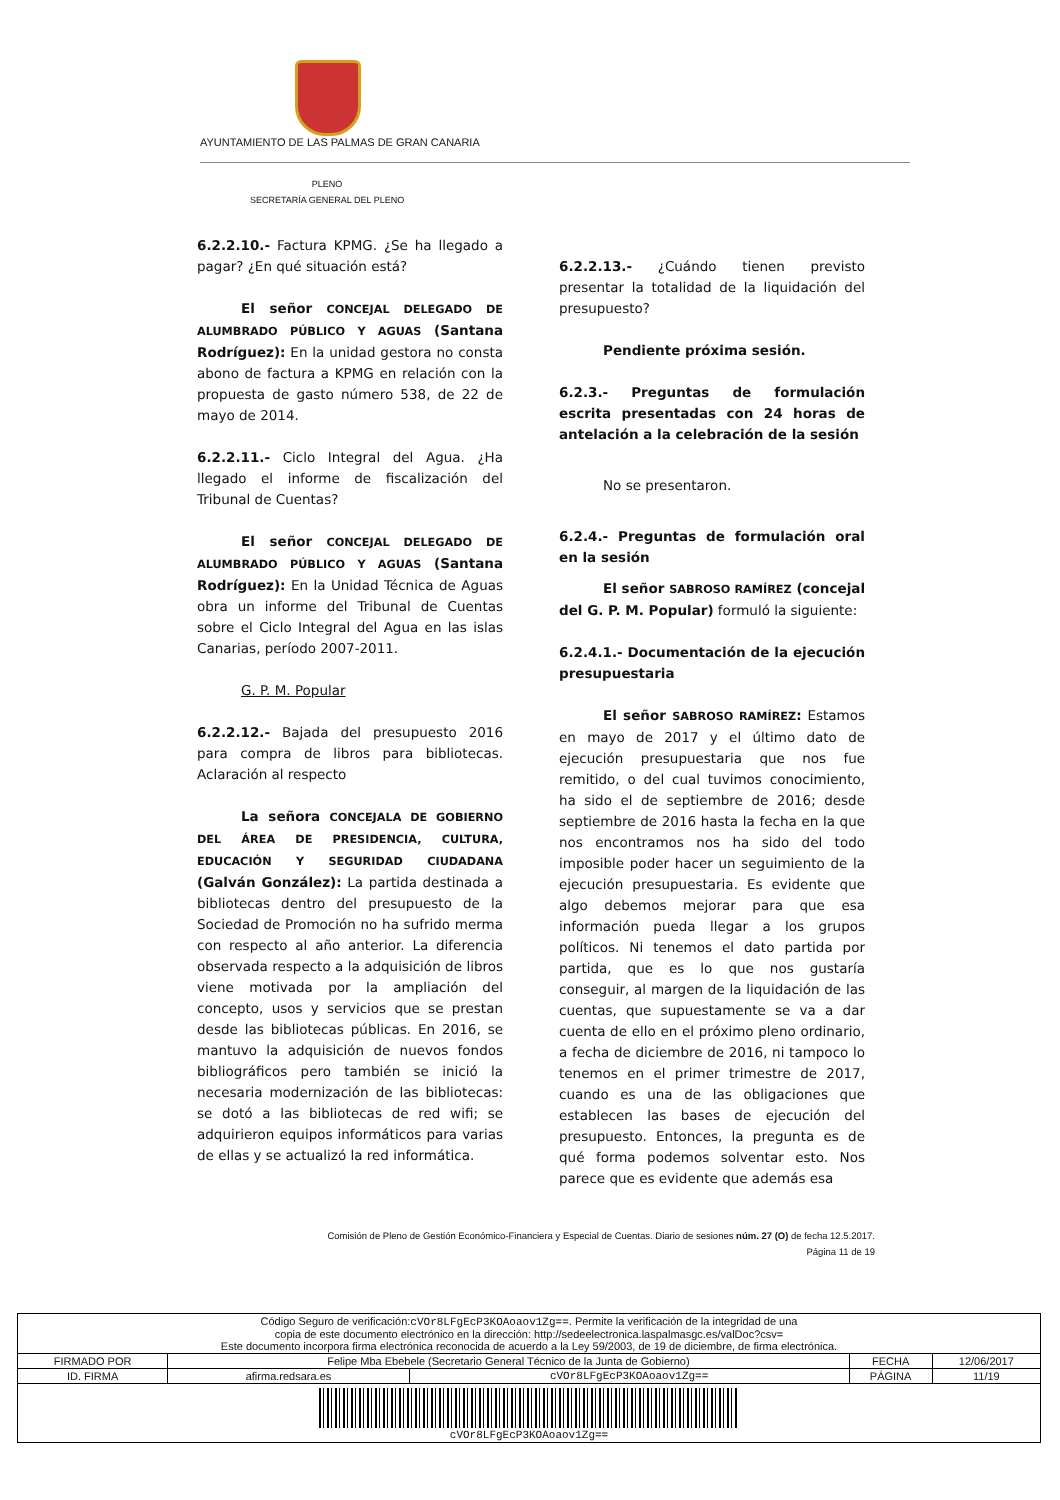AYUNTAMIENTO DE LAS PALMAS DE GRAN CANARIA
PLENO
SECRETARÍA GENERAL DEL PLENO
6.2.2.10.- Factura KPMG. ¿Se ha llegado a pagar? ¿En qué situación está?
El señor CONCEJAL DELEGADO DE ALUMBRADO PÚBLICO Y AGUAS (Santana Rodríguez): En la unidad gestora no consta abono de factura a KPMG en relación con la propuesta de gasto número 538, de 22 de mayo de 2014.
6.2.2.11.- Ciclo Integral del Agua. ¿Ha llegado el informe de fiscalización del Tribunal de Cuentas?
El señor CONCEJAL DELEGADO DE ALUMBRADO PÚBLICO Y AGUAS (Santana Rodríguez): En la Unidad Técnica de Aguas obra un informe del Tribunal de Cuentas sobre el Ciclo Integral del Agua en las islas Canarias, período 2007-2011.
G. P. M. Popular
6.2.2.12.- Bajada del presupuesto 2016 para compra de libros para bibliotecas. Aclaración al respecto
La señora CONCEJALA DE GOBIERNO DEL ÁREA DE PRESIDENCIA, CULTURA, EDUCACIÓN Y SEGURIDAD CIUDADANA (Galván González): La partida destinada a bibliotecas dentro del presupuesto de la Sociedad de Promoción no ha sufrido merma con respecto al año anterior. La diferencia observada respecto a la adquisición de libros viene motivada por la ampliación del concepto, usos y servicios que se prestan desde las bibliotecas públicas. En 2016, se mantuvo la adquisición de nuevos fondos bibliográficos pero también se inició la necesaria modernización de las bibliotecas: se dotó a las bibliotecas de red wifi; se adquirieron equipos informáticos para varias de ellas y se actualizó la red informática.
6.2.2.13.- ¿Cuándo tienen previsto presentar la totalidad de la liquidación del presupuesto?
Pendiente próxima sesión.
6.2.3.- Preguntas de formulación escrita presentadas con 24 horas de antelación a la celebración de la sesión
No se presentaron.
6.2.4.- Preguntas de formulación oral en la sesión
El señor SABROSO RAMÍREZ (concejal del G. P. M. Popular) formuló la siguiente:
6.2.4.1.- Documentación de la ejecución presupuestaria
El señor SABROSO RAMÍREZ: Estamos en mayo de 2017 y el último dato de ejecución presupuestaria que nos fue remitido, o del cual tuvimos conocimiento, ha sido el de septiembre de 2016; desde septiembre de 2016 hasta la fecha en la que nos encontramos nos ha sido del todo imposible poder hacer un seguimiento de la ejecución presupuestaria. Es evidente que algo debemos mejorar para que esa información pueda llegar a los grupos políticos. Ni tenemos el dato partida por partida, que es lo que nos gustaría conseguir, al margen de la liquidación de las cuentas, que supuestamente se va a dar cuenta de ello en el próximo pleno ordinario, a fecha de diciembre de 2016, ni tampoco lo tenemos en el primer trimestre de 2017, cuando es una de las obligaciones que establecen las bases de ejecución del presupuesto. Entonces, la pregunta es de qué forma podemos solventar esto. Nos parece que es evidente que además esa
Comisión de Pleno de Gestión Económico-Financiera y Especial de Cuentas. Diario de sesiones núm. 27 (O) de fecha 12.5.2017.
Página 11 de 19
| Código Seguro de verificación: cVOr8LFgEcP3KOAoaov1Zg== . Permite la verificación de la integridad de una copia de este documento electrónico en la dirección: http://sedeelectronica.laspalmasgc.es/valDoc?csv= Este documento incorpora firma electrónica reconocida de acuerdo a la Ley 59/2003, de 19 de diciembre, de firma electrónica. | | | | |
| FIRMADO POR | Felipe Mba Ebebele (Secretario General Técnico de la Junta de Gobierno) | | FECHA | 12/06/2017 |
| ID. FIRMA | afirma.redsara.es | cVOr8LFgEcP3KOAoaov1Zg== | PÁGINA | 11/19 |
| cVOr8LFgEcP3KOAoaov1Zg== | | | | |